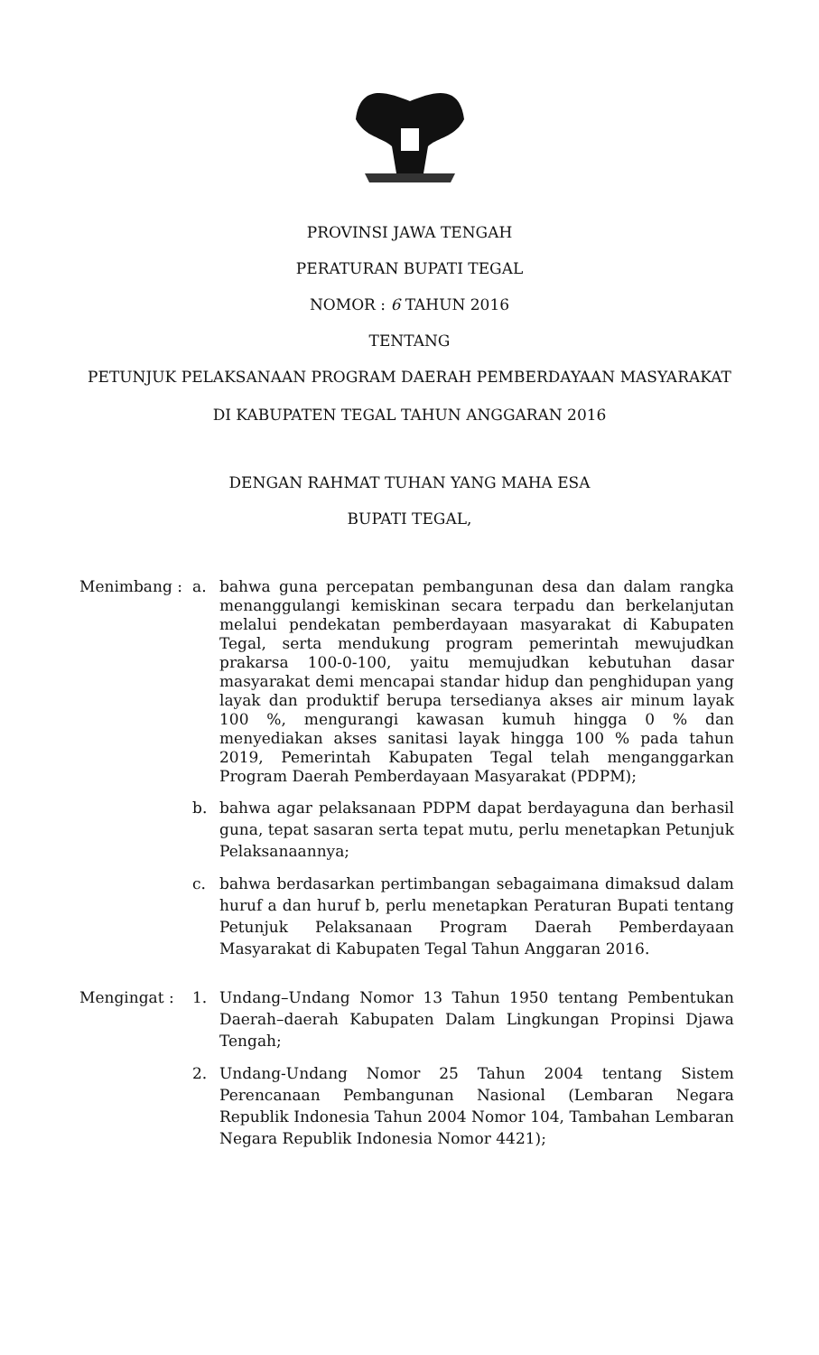PROVINSI JAWA TENGAH
PERATURAN BUPATI TEGAL
NOMOR : 6 TAHUN 2016
TENTANG
PETUNJUK PELAKSANAAN PROGRAM DAERAH PEMBERDAYAAN MASYARAKAT
DI KABUPATEN TEGAL TAHUN ANGGARAN 2016
DENGAN RAHMAT TUHAN YANG MAHA ESA
BUPATI TEGAL,
Menimbang : a. bahwa guna percepatan pembangunan desa dan dalam rangka menanggulangi kemiskinan secara terpadu dan berkelanjutan melalui pendekatan pemberdayaan masyarakat di Kabupaten Tegal, serta mendukung program pemerintah mewujudkan prakarsa 100-0-100, yaitu memujudkan kebutuhan dasar masyarakat demi mencapai standar hidup dan penghidupan yang layak dan produktif berupa tersedianya akses air minum layak 100 %, mengurangi kawasan kumuh hingga 0 % dan menyediakan akses sanitasi layak hingga 100 % pada tahun 2019, Pemerintah Kabupaten Tegal telah menganggarkan Program Daerah Pemberdayaan Masyarakat (PDPM);
b. bahwa agar pelaksanaan PDPM dapat berdayaguna dan berhasil guna, tepat sasaran serta tepat mutu, perlu menetapkan Petunjuk Pelaksanaannya;
c. bahwa berdasarkan pertimbangan sebagaimana dimaksud dalam huruf a dan huruf b, perlu menetapkan Peraturan Bupati tentang Petunjuk Pelaksanaan Program Daerah Pemberdayaan Masyarakat di Kabupaten Tegal Tahun Anggaran 2016.
Mengingat : 1. Undang–Undang Nomor 13 Tahun 1950 tentang Pembentukan Daerah–daerah Kabupaten Dalam Lingkungan Propinsi Djawa Tengah;
2. Undang-Undang Nomor 25 Tahun 2004 tentang Sistem Perencanaan Pembangunan Nasional (Lembaran Negara Republik Indonesia Tahun 2004 Nomor 104, Tambahan Lembaran Negara Republik Indonesia Nomor 4421);